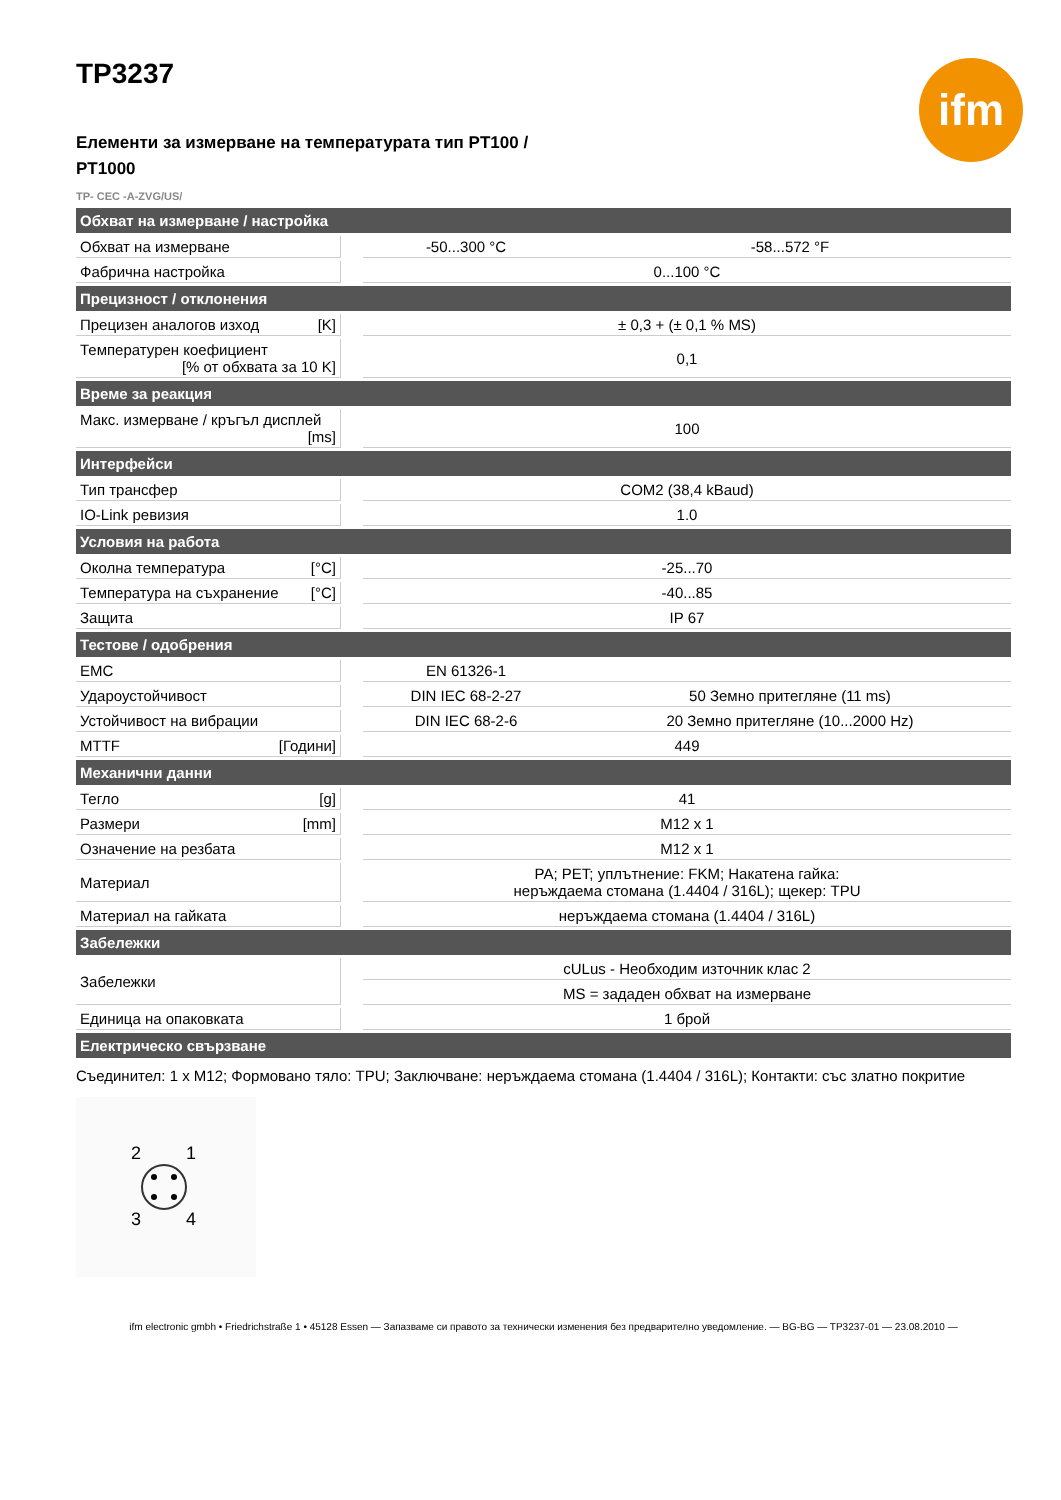ifm
TP3237
Елементи за измерване на температурата тип PT100 / PT1000
TP- CEC -A-ZVG/US/
| Обхват на измерване / настройка | | | |
| --- | --- | --- | --- |
| Обхват на измерване | | -50...300 °C | -58...572 °F |
| Фабрична настройка | | 0...100 °C | |
| Прецизност / отклонения | | | |
| Прецизен аналогов изход [K] | | ± 0,3 + (± 0,1 % MS) | |
| Температурен коефициент [% от обхвата за 10 K] | | 0,1 | |
| Време за реакция | | | |
| Макс. измерване / кръгъл дисплей [ms] | | 100 | |
| Интерфейси | | | |
| Тип трансфер | | COM2 (38,4 kBaud) | |
| IO-Link ревизия | | 1.0 | |
| Условия на работа | | | |
| Околна температура [°C] | | -25...70 | |
| Температура на съхранение [°C] | | -40...85 | |
| Защита | | IP 67 | |
| Тестове / одобрения | | | |
| EMC | | EN 61326-1 | |
| Удароустойчивост | | DIN IEC 68-2-27 | 50 Земно притегляне (11 ms) |
| Устойчивост на вибрации | | DIN IEC 68-2-6 | 20 Земно притегляне (10...2000 Hz) |
| MTTF [Години] | | 449 | |
| Механични данни | | | |
| Тегло [g] | | 41 | |
| Размери [mm] | | M12 x 1 | |
| Означение на резбата | | M12 x 1 | |
| Материал | | PA; PET; уплътнение: FKM; Накатена гайка: неръждаема стомана (1.4404 / 316L); щекер: TPU | |
| Материал на гайката | | неръждаема стомана (1.4404 / 316L) | |
| Забележки | | | |
| Забележки | | cULus - Необходим източник клас 2 | |
| | | MS = зададен обхват на измерване | |
| Единица на опаковката | | 1 брой | |
| Електрическо свързване | | | |
Съединител: 1 x M12; Формовано тяло: TPU; Заключване: неръждаема стомана (1.4404 / 316L); Контакти: със златно покритие
2
1
3
4
ifm electronic gmbh • Friedrichstraße 1 • 45128 Essen — Запазваме си правото за технически изменения без предварително уведомление. — BG-BG — TP3237-01 — 23.08.2010 —